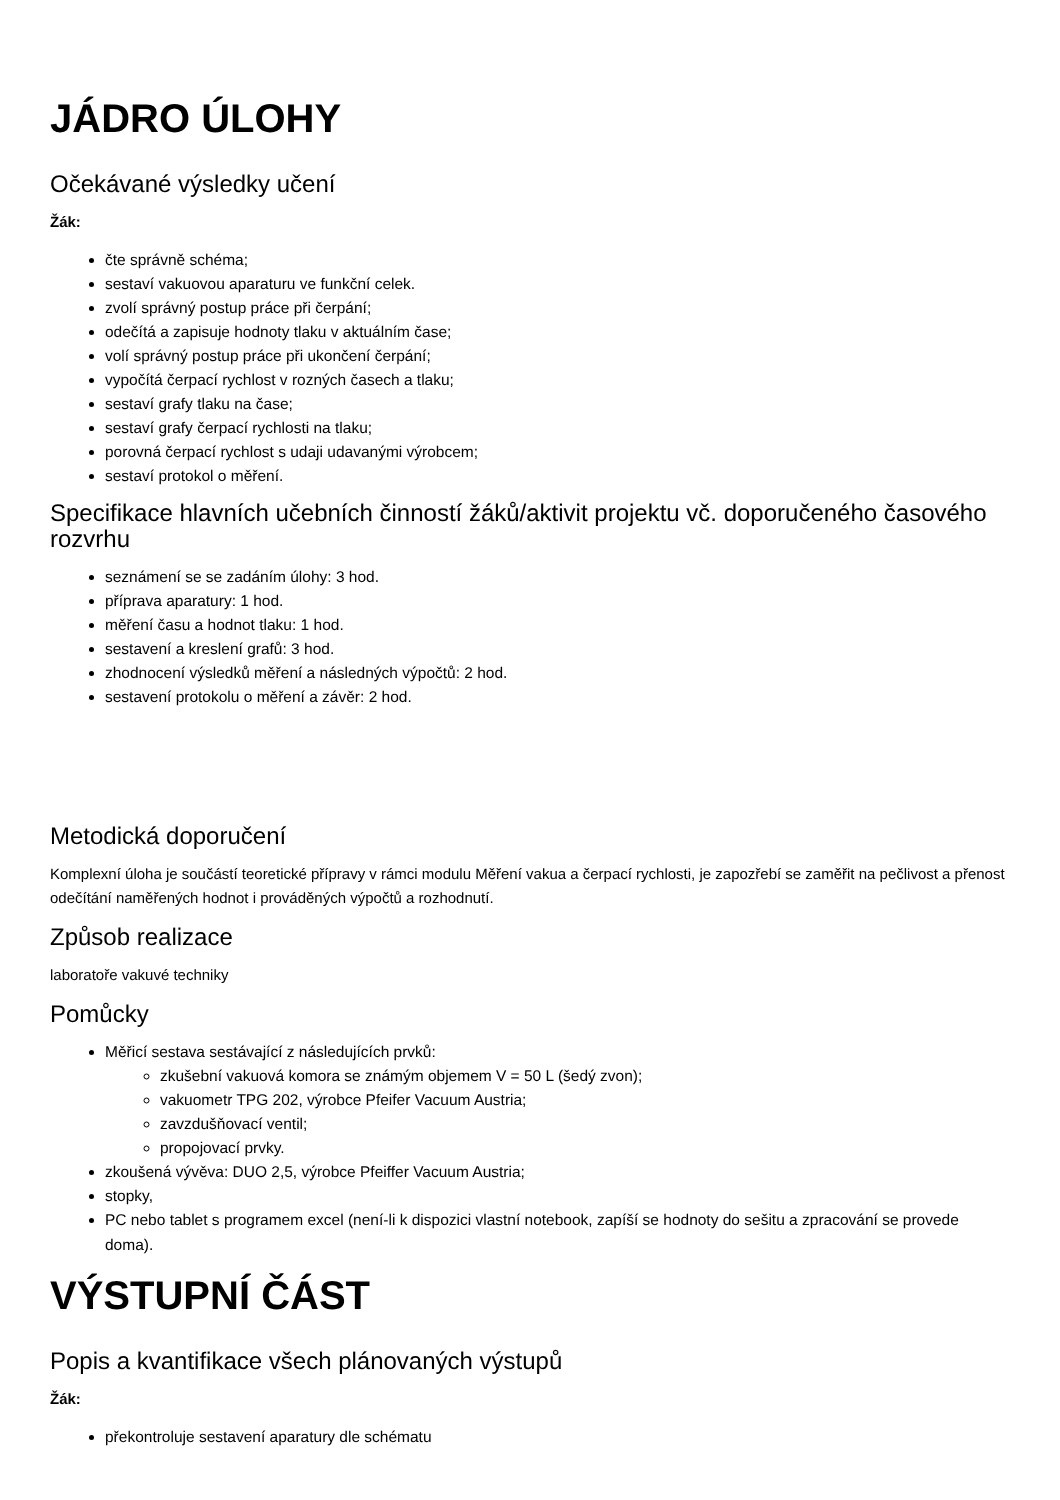JÁDRO ÚLOHY
Očekávané výsledky učení
Žák:
čte správně schéma;
sestaví vakuovou aparaturu ve funkční celek.
zvolí správný postup práce při čerpání;
odečítá a zapisuje hodnoty tlaku v aktuálním čase;
volí správný postup práce při ukončení čerpání;
vypočítá čerpací rychlost v rozných časech a tlaku;
sestaví grafy tlaku na čase;
sestaví grafy čerpací rychlosti na tlaku;
porovná čerpací rychlost s udaji udavanými výrobcem;
sestaví protokol o měření.
Specifikace hlavních učebních činností žáků/aktivit projektu vč. doporučeného časového rozvrhu
seznámení se se zadáním úlohy: 3 hod.
příprava aparatury: 1 hod.
měření času a hodnot tlaku: 1 hod.
sestavení a kreslení grafů: 3 hod.
zhodnocení výsledků měření a následných výpočtů: 2 hod.
sestavení protokolu o měření a závěr: 2 hod.
Metodická doporučení
Komplexní úloha je součástí teoretické přípravy v rámci modulu Měření vakua a čerpací rychlosti, je zapozřebí se zaměřit na pečlivost a přenost odečítání naměřených hodnot i prováděných výpočtů a rozhodnutí.
Způsob realizace
laboratoře vakuvé techniky
Pomůcky
Měřicí sestava sestávající z následujících prvků:
zkušební vakuová komora se známým objemem V = 50 L (šedý zvon);
vakuometr TPG 202, výrobce Pfeifer Vacuum Austria;
zavzdušňovací ventil;
propojovací prvky.
zkoušená vývěva: DUO 2,5, výrobce Pfeiffer Vacuum Austria;
stopky,
PC nebo tablet s programem excel (není-li k dispozici vlastní notebook, zapíší se hodnoty do sešitu a zpracování se provede doma).
VÝSTUPNÍ ČÁST
Popis a kvantifikace všech plánovaných výstupů
Žák:
překontroluje sestavení aparatury dle schématu